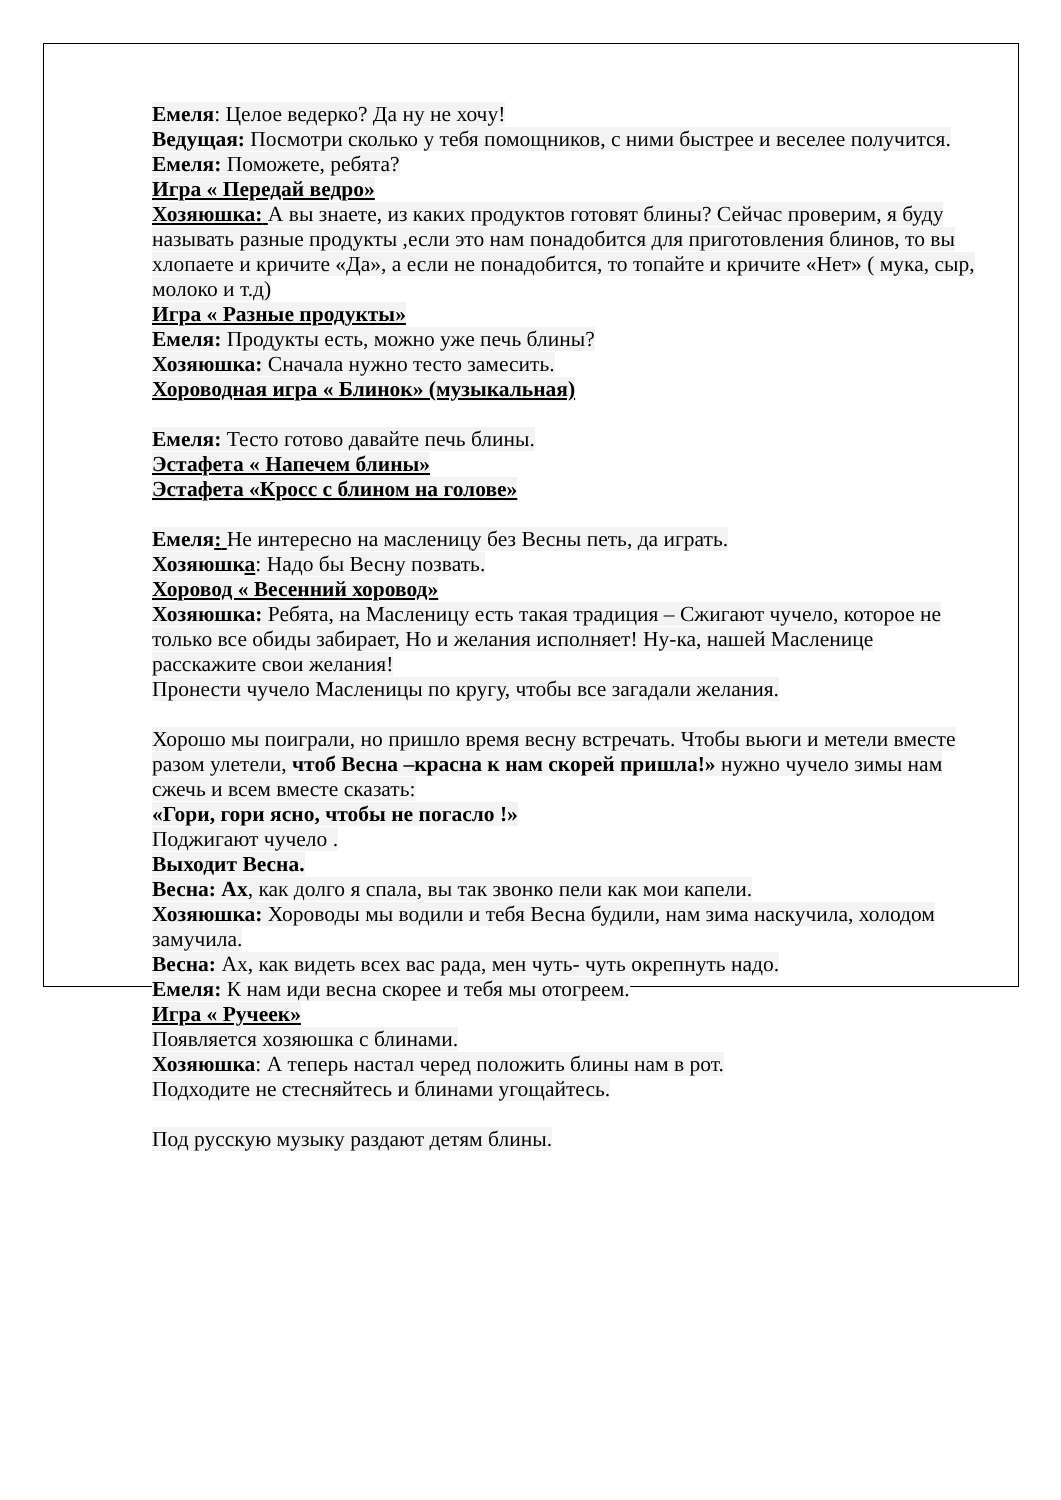Емеля: Целое ведерко? Да ну не хочу!
Ведущая: Посмотри сколько у тебя помощников, с ними быстрее и веселее получится.
Емеля: Поможете, ребята?
Игра « Передай ведро»
Хозяюшка: А вы знаете, из каких продуктов готовят блины? Сейчас проверим, я буду называть разные продукты ,если это нам понадобится для приготовления блинов, то вы хлопаете и кричите «Да», а если не понадобится, то топайте и кричите «Нет» ( мука, сыр, молоко и т.д)
Игра « Разные продукты»
Емеля: Продукты есть, можно уже печь блины?
Хозяюшка: Сначала нужно тесто замесить.
Хороводная игра « Блинок» (музыкальная)
Емеля: Тесто готово давайте печь блины.
Эстафета « Напечем блины»
Эстафета «Кросс с блином на голове»
Емеля: Не интересно на масленицу без Весны петь, да играть.
Хозяюшка: Надо бы Весну позвать.
Хоровод « Весенний хоровод»
Хозяюшка: Ребята, на Масленицу есть такая традиция – Сжигают чучело, которое не только все обиды забирает, Но и желания исполняет! Ну-ка, нашей Масленице расскажите свои желания!
Пронести чучело Масленицы по кругу, чтобы все загадали желания.
Хорошо мы поиграли, но пришло время весну встречать. Чтобы вьюги и метели вместе разом улетели, чтоб Весна –красна к нам скорей пришла!» нужно чучело зимы нам сжечь и всем вместе сказать:
«Гори, гори ясно, чтобы не погасло !»
Поджигают чучело .
Выходит Весна.
Весна: Ах, как долго я спала, вы так звонко пели как мои капели.
Хозяюшка: Хороводы мы водили и тебя Весна будили, нам зима наскучила, холодом замучила.
Весна: Ах, как видеть всех вас рада, мен чуть- чуть окрепнуть надо.
Емеля: К нам иди весна скорее и тебя мы отогреем.
Игра « Ручеек»
Появляется хозяюшка с блинами.
Хозяюшка: А теперь настал черед положить блины нам в рот.
Подходите не стесняйтесь и блинами угощайтесь.
Под русскую музыку раздают детям блины.